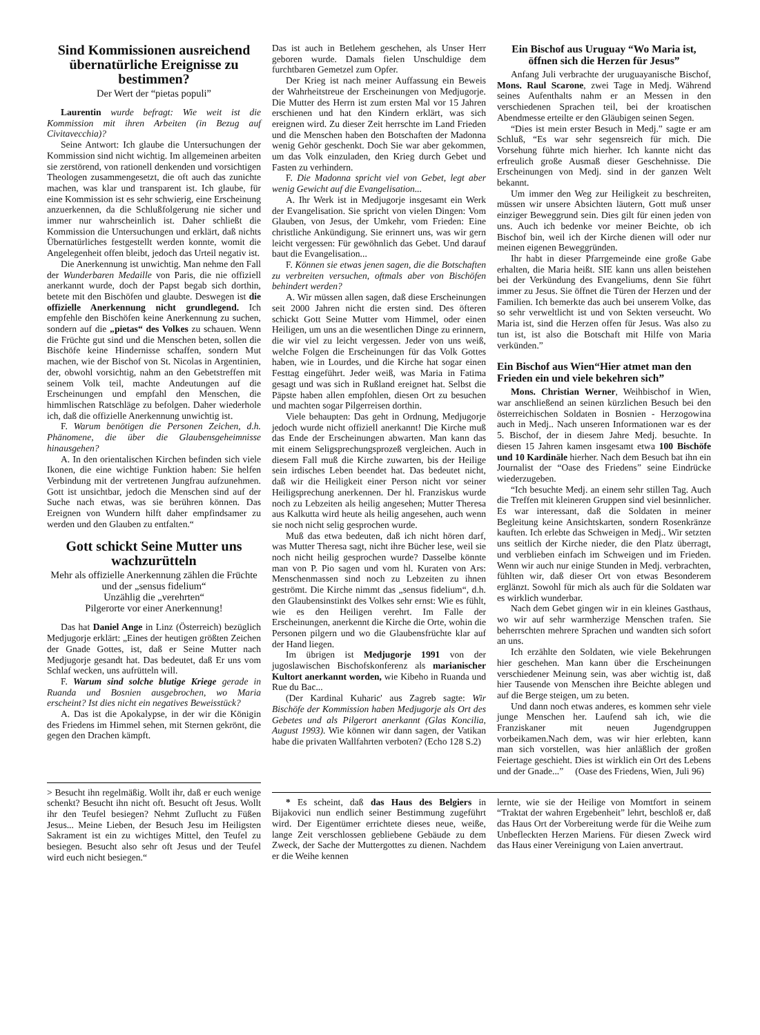Sind Kommissionen ausreichend übernatürliche Ereignisse zu bestimmen?
Der Wert der “pietas populi”
Laurentin wurde befragt: Wie weit ist die Kommission mit ihren Arbeiten (in Bezug auf Civitavecchia)?
Seine Antwort: Ich glaube die Untersuchungen der Kommission sind nicht wichtig. Im allgemeinen arbeiten sie zerstörend, von rationell denkenden und vorsichtigen Theologen zusammengesetzt, die oft auch das zunichte machen, was klar und transparent ist. Ich glaube, für eine Kommission ist es sehr schwierig, eine Erscheinung anzuerkennen, da die Schlußfolgerung nie sicher und immer nur wahrscheinlich ist. Daher schließt die Kommission die Untersuchungen und erklärt, daß nichts Übernatürliches festgestellt werden konnte, womit die Angelegenheit offen bleibt, jedoch das Urteil negativ ist.
Die Anerkennung ist unwichtig. Man nehme den Fall der Wunderbaren Medaille von Paris, die nie offiziell anerkannt wurde, doch der Papst begab sich dorthin, betete mit den Bischöfen und glaubte. Deswegen ist die offizielle Anerkennung nicht grundlegend. Ich empfehle den Bischöfen keine Anerkennung zu suchen, sondern auf die „pietas“ des Volkes zu schauen. Wenn die Früchte gut sind und die Menschen beten, sollen die Bischöfe keine Hindernisse schaffen, sondern Mut machen, wie der Bischof von St. Nicolas in Argentinien, der, obwohl vorsichtig, nahm an den Gebetstreffen mit seinem Volk teil, machte Andeutungen auf die Erscheinungen und empfahl den Menschen, die himmlischen Ratschläge zu befolgen. Daher wiederhole ich, daß die offizielle Anerkennung unwichtig ist.
F. Warum benötigen die Personen Zeichen, d.h. Phänomene, die über die Glaubensgeheimnisse hinausgehen?
A. In den orientalischen Kirchen befinden sich viele Ikonen, die eine wichtige Funktion haben: Sie helfen Verbindung mit der vertretenen Jungfrau aufzunehmen. Gott ist unsichtbar, jedoch die Menschen sind auf der Suche nach etwas, was sie berühren können. Das Ereignen von Wundern hilft daher empfindsamer zu werden und den Glauben zu entfalten.“
Gott schickt Seine Mutter uns wachzurütteln
Mehr als offizielle Anerkennung zählen die Früchte und der „sensus fidelium“
Unzählig die „verehrten“
Pilgerorte vor einer Anerkennung!
Das hat Daniel Ange in Linz (Österreich) bezüglich Medjugorje erklärt: „Eines der heutigen größten Zeichen der Gnade Gottes, ist, daß er Seine Mutter nach Medjugorje gesandt hat. Das bedeutet, daß Er uns vom Schlaf wecken, uns aufrütteln will.
F. Warum sind solche blutige Kriege gerade in Ruanda und Bosnien ausgebrochen, wo Maria erscheint? Ist dies nicht ein negatives Beweisstück?
A. Das ist die Apokalypse, in der wir die Königin des Friedens im Himmel sehen, mit Sternen gekrönt, die gegen den Drachen kämpft.
Das ist auch in Betlehem geschehen, als Unser Herr geboren wurde. Damals fielen Unschuldige dem furchtbaren Gemetzel zum Opfer.
Der Krieg ist nach meiner Auffassung ein Beweis der Wahrheitstreue der Erscheinungen von Medjugorje. Die Mutter des Herrn ist zum ersten Mal vor 15 Jahren erschienen und hat den Kindern erklärt, was sich ereignen wird. Zu dieser Zeit herrschte im Land Frieden und die Menschen haben den Botschaften der Madonna wenig Gehör geschenkt. Doch Sie war aber gekommen, um das Volk einzuladen, den Krieg durch Gebet und Fasten zu verhindern.
F. Die Madonna spricht viel von Gebet, legt aber wenig Gewicht auf die Evangelisation...
A. Ihr Werk ist in Medjugorje insgesamt ein Werk der Evangelisation. Sie spricht von vielen Dingen: Vom Glauben, von Jesus, der Umkehr, vom Frieden: Eine christliche Ankündigung. Sie erinnert uns, was wir gern leicht vergessen: Für gewöhnlich das Gebet. Und darauf baut die Evangelisation...
F. Können sie etwas jenen sagen, die die Botschaften zu verbreiten versuchen, oftmals aber von Bischöfen behindert werden?
A. Wir müssen allen sagen, daß diese Erscheinungen seit 2000 Jahren nicht die ersten sind. Des öfteren schickt Gott Seine Mutter vom Himmel, oder einen Heiligen, um uns an die wesentlichen Dinge zu erinnern, die wir viel zu leicht vergessen. Jeder von uns weiß, welche Folgen die Erscheinungen für das Volk Gottes haben, wie in Lourdes, und die Kirche hat sogar einen Festtag eingeführt. Jeder weiß, was Maria in Fatima gesagt und was sich in Rußland ereignet hat. Selbst die Päpste haben allen empfohlen, diesen Ort zu besuchen und machten sogar Pilgerreisen dorthin.
Viele behaupten: Das geht in Ordnung, Medjugorje jedoch wurde nicht offiziell anerkannt! Die Kirche muß das Ende der Erscheinungen abwarten. Man kann das mit einem Seligsprechungsprozeß vergleichen. Auch in diesem Fall muß die Kirche zuwarten, bis der Heilige sein irdisches Leben beendet hat. Das bedeutet nicht, daß wir die Heiligkeit einer Person nicht vor seiner Heiligsprechung anerkennen. Der hl. Franziskus wurde noch zu Lebzeiten als heilig angesehen; Mutter Theresa aus Kalkutta wird heute als heilig angesehen, auch wenn sie noch nicht selig gesprochen wurde.
Muß das etwa bedeuten, daß ich nicht hören darf, was Mutter Theresa sagt, nicht ihre Bücher lese, weil sie noch nicht heilig gesprochen wurde? Dasselbe könnte man von P. Pio sagen und vom hl. Kuraten von Ars: Menschenmassen sind noch zu Lebzeiten zu ihnen geströmt. Die Kirche nimmt das „sensus fidelium“, d.h. den Glaubensinstinkt des Volkes sehr ernst: Wie es fühlt, wie es den Heiligen verehrt. Im Falle der Erscheinungen, anerkennt die Kirche die Orte, wohin die Personen pilgern und wo die Glaubensfrüchte klar auf der Hand liegen.
Im übrigen ist Medjugorje 1991 von der jugoslawischen Bischofskonferenz als marianischer Kultort anerkannt worden, wie Kibeho in Ruanda und Rue du Bac...
(Der Kardinal Kuharic' aus Zagreb sagte: Wir Bischöfe der Kommission haben Medjugorje als Ort des Gebetes und als Pilgerort anerkannt (Glas Koncilia, August 1993). Wie können wir dann sagen, der Vatikan habe die privaten Wallfahrten verboten? (Echo 128 S.2)
Ein Bischof aus Uruguay “Wo Maria ist, öffnen sich die Herzen für Jesus”
Anfang Juli verbrachte der uruguayanische Bischof, Mons. Raul Scarone, zwei Tage in Medj. Während seines Aufenthalts nahm er an Messen in den verschiedenen Sprachen teil, bei der kroatischen Abendmesse erteilte er den Gläubigen seinen Segen.
“Dies ist mein erster Besuch in Medj.” sagte er am Schluß, “Es war sehr segensreich für mich. Die Vorsehung führte mich hierher. Ich kannte nicht das erfreulich große Ausmaß dieser Geschehnisse. Die Erscheinungen von Medj. sind in der ganzen Welt bekannt.
Um immer den Weg zur Heiligkeit zu beschreiten, müssen wir unsere Absichten läutern, Gott muß unser einziger Beweggrund sein. Dies gilt für einen jeden von uns. Auch ich bedenke vor meiner Beichte, ob ich Bischof bin, weil ich der Kirche dienen will oder nur meinen eigenen Beweggründen.
Ihr habt in dieser Pfarrgemeinde eine große Gabe erhalten, die Maria heißt. SIE kann uns allen beistehen bei der Verkündung des Evangeliums, denn Sie führt immer zu Jesus. Sie öffnet die Türen der Herzen und der Familien. Ich bemerkte das auch bei unserem Volke, das so sehr verweltlicht ist und von Sekten verseucht. Wo Maria ist, sind die Herzen offen für Jesus. Was also zu tun ist, ist also die Botschaft mit Hilfe von Maria verkünden.”
Ein Bischof aus Wien“Hier atmet man den Frieden ein und viele bekehren sich”
Mons. Christian Werner, Weihbischof in Wien, war anschließend an seinen kürzlichen Besuch bei den österreichischen Soldaten in Bosnien - Herzogowina auch in Medj.. Nach unseren Informationen war es der 5. Bischof, der in diesem Jahre Medj. besuchte. In diesen 15 Jahren kamen insgesamt etwa 100 Bischöfe und 10 Kardinäle hierher. Nach dem Besuch bat ihn ein Journalist der “Oase des Friedens” seine Eindrücke wiederzugeben.
“Ich besuchte Medj. an einem sehr stillen Tag. Auch die Treffen mit kleineren Gruppen sind viel besinnlicher. Es war interessant, daß die Soldaten in meiner Begleitung keine Ansichtskarten, sondern Rosenkränze kauften. Ich erlebte das Schweigen in Medj.. Wir setzten uns seitlich der Kirche nieder, die den Platz überragt, und verblieben einfach im Schweigen und im Frieden. Wenn wir auch nur einige Stunden in Medj. verbrachten, fühlten wir, daß dieser Ort von etwas Besonderem erglänzt. Sowohl für mich als auch für die Soldaten war es wirklich wunderbar.
Nach dem Gebet gingen wir in ein kleines Gasthaus, wo wir auf sehr warmherzige Menschen trafen. Sie beherrschten mehrere Sprachen und wandten sich sofort an uns.
Ich erzählte den Soldaten, wie viele Bekehrungen hier geschehen. Man kann über die Erscheinungen verschiedener Meinung sein, was aber wichtig ist, daß hier Tausende von Menschen ihre Beichte ablegen und auf die Berge steigen, um zu beten.
Und dann noch etwas anderes, es kommen sehr viele junge Menschen her. Laufend sah ich, wie die Franziskaner mit neuen Jugendgruppen vorbeikamen.Nach dem, was wir hier erlebten, kann man sich vorstellen, was hier anläßlich der großen Feiertage geschieht. Dies ist wirklich ein Ort des Lebens und der Gnade...” (Oase des Friedens, Wien, Juli 96)
> Besucht ihn regelmäßig. Wollt ihr, daß er euch wenige schenkt? Besucht ihn nicht oft. Besucht oft Jesus. Wollt ihr den Teufel besiegen? Nehmt Zuflucht zu Füßen Jesus... Meine Lieben, der Besuch Jesu im Heiligsten Sakrament ist ein zu wichtiges Mittel, den Teufel zu besiegen. Besucht also sehr oft Jesus und der Teufel wird euch nicht besiegen.“
* Es scheint, daß das Haus des Belgiers in Bijakovici nun endlich seiner Bestimmung zugeführt wird. Der Eigentümer errichtete dieses neue, weiße, lange Zeit verschlossen gebliebene Gebäude zu dem Zweck, der Sache der Muttergottes zu dienen. Nachdem er die Weihe kennen
lernte, wie sie der Heilige von Momtfort in seinem “Traktat der wahren Ergebenheit” lehrt, beschloß er, daß das Haus Ort der Vorbereitung werde für die Weihe zum Unbefleckten Herzen Mariens. Für diesen Zweck wird das Haus einer Vereinigung von Laien anvertraut.